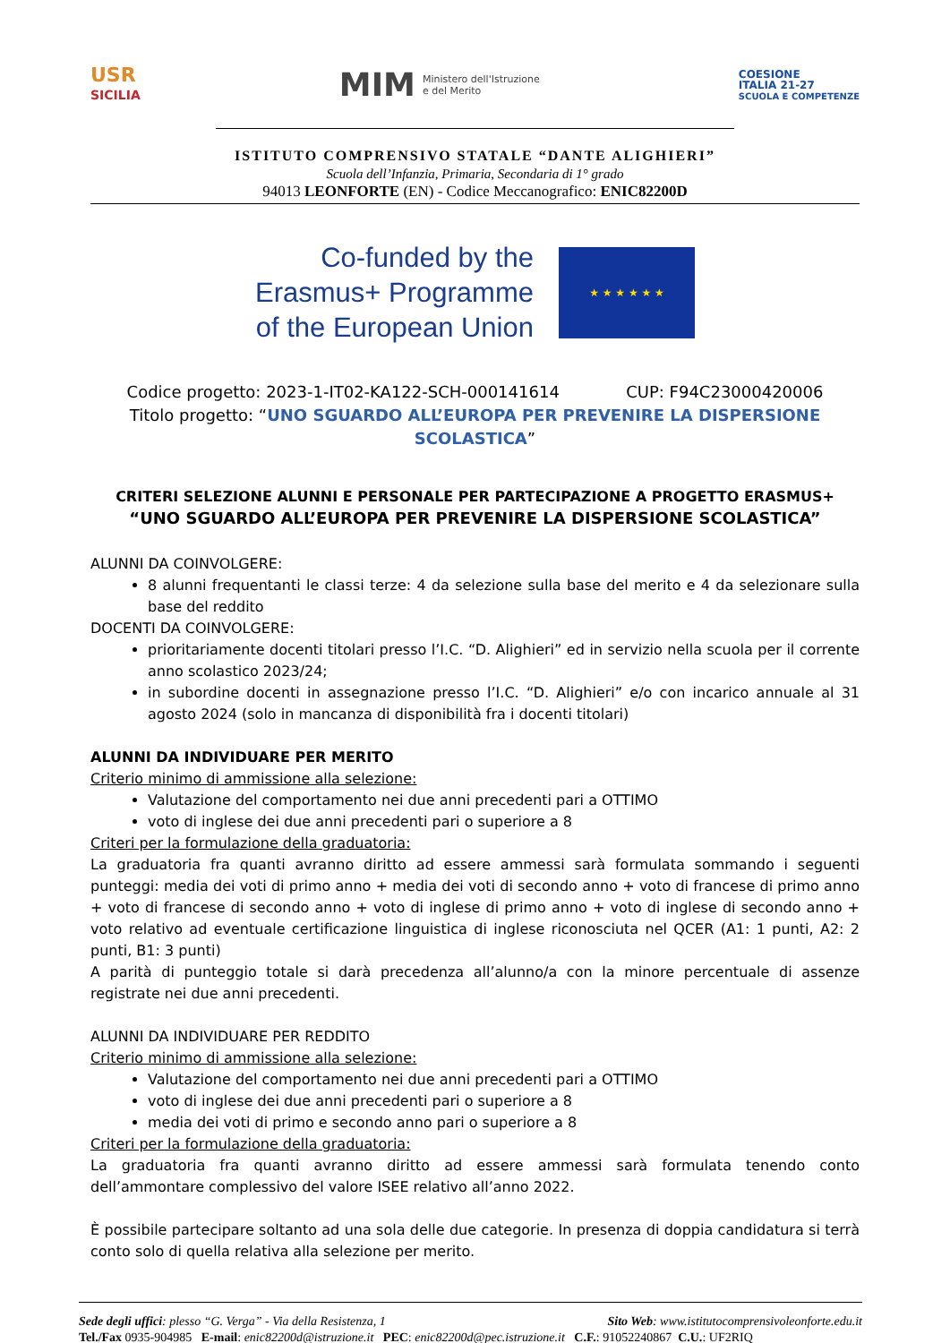USR
SICILIA
MIM Ministero dell'Istruzione
e del Merito
COESIONE
ITALIA 21-27
SCUOLA E COMPETENZE
ISTITUTO COMPRENSIVO STATALE “DANTE ALIGHIERI”
Scuola dell’Infanzia, Primaria, Secondaria di 1° grado
94013 LEONFORTE (EN) - Codice Meccanografico: ENIC82200D
Co-funded by the
Erasmus+ Programme
of the European Union
★ ★ ★ ★ ★ ★
Codice progetto: 2023-1-IT02-KA122-SCH-000141614 CUP: F94C23000420006
Titolo progetto: “UNO SGUARDO ALL’EUROPA PER PREVENIRE LA DISPERSIONE SCOLASTICA”
CRITERI SELEZIONE ALUNNI E PERSONALE PER PARTECIPAZIONE A PROGETTO ERASMUS+
“UNO SGUARDO ALL’EUROPA PER PREVENIRE LA DISPERSIONE SCOLASTICA”
ALUNNI DA COINVOLGERE:
8 alunni frequentanti le classi terze: 4 da selezione sulla base del merito e 4 da selezionare sulla base del reddito
DOCENTI DA COINVOLGERE:
prioritariamente docenti titolari presso l’I.C. “D. Alighieri” ed in servizio nella scuola per il corrente anno scolastico 2023/24;
in subordine docenti in assegnazione presso l’I.C. “D. Alighieri” e/o con incarico annuale al 31 agosto 2024 (solo in mancanza di disponibilità fra i docenti titolari)
ALUNNI DA INDIVIDUARE PER MERITO
Criterio minimo di ammissione alla selezione:
Valutazione del comportamento nei due anni precedenti pari a OTTIMO
voto di inglese dei due anni precedenti pari o superiore a 8
Criteri per la formulazione della graduatoria:
La graduatoria fra quanti avranno diritto ad essere ammessi sarà formulata sommando i seguenti punteggi: media dei voti di primo anno + media dei voti di secondo anno + voto di francese di primo anno + voto di francese di secondo anno + voto di inglese di primo anno + voto di inglese di secondo anno + voto relativo ad eventuale certificazione linguistica di inglese riconosciuta nel QCER (A1: 1 punti, A2: 2 punti, B1: 3 punti)
A parità di punteggio totale si darà precedenza all’alunno/a con la minore percentuale di assenze registrate nei due anni precedenti.
ALUNNI DA INDIVIDUARE PER REDDITO
Criterio minimo di ammissione alla selezione:
Valutazione del comportamento nei due anni precedenti pari a OTTIMO
voto di inglese dei due anni precedenti pari o superiore a 8
media dei voti di primo e secondo anno pari o superiore a 8
Criteri per la formulazione della graduatoria:
La graduatoria fra quanti avranno diritto ad essere ammessi sarà formulata tenendo conto dell’ammontare complessivo del valore ISEE relativo all’anno 2022.
È possibile partecipare soltanto ad una sola delle due categorie. In presenza di doppia candidatura si terrà conto solo di quella relativa alla selezione per merito.
Sede degli uffici: plesso “G. Verga” - Via della Resistenza, 1 Sito Web: www.istitutocomprensivoleonforte.edu.it
Tel./Fax 0935-904985 E-mail: enic82200d@istruzione.it PEC: enic82200d@pec.istruzione.it C.F.: 91052240867 C.U.: UF2RIQ